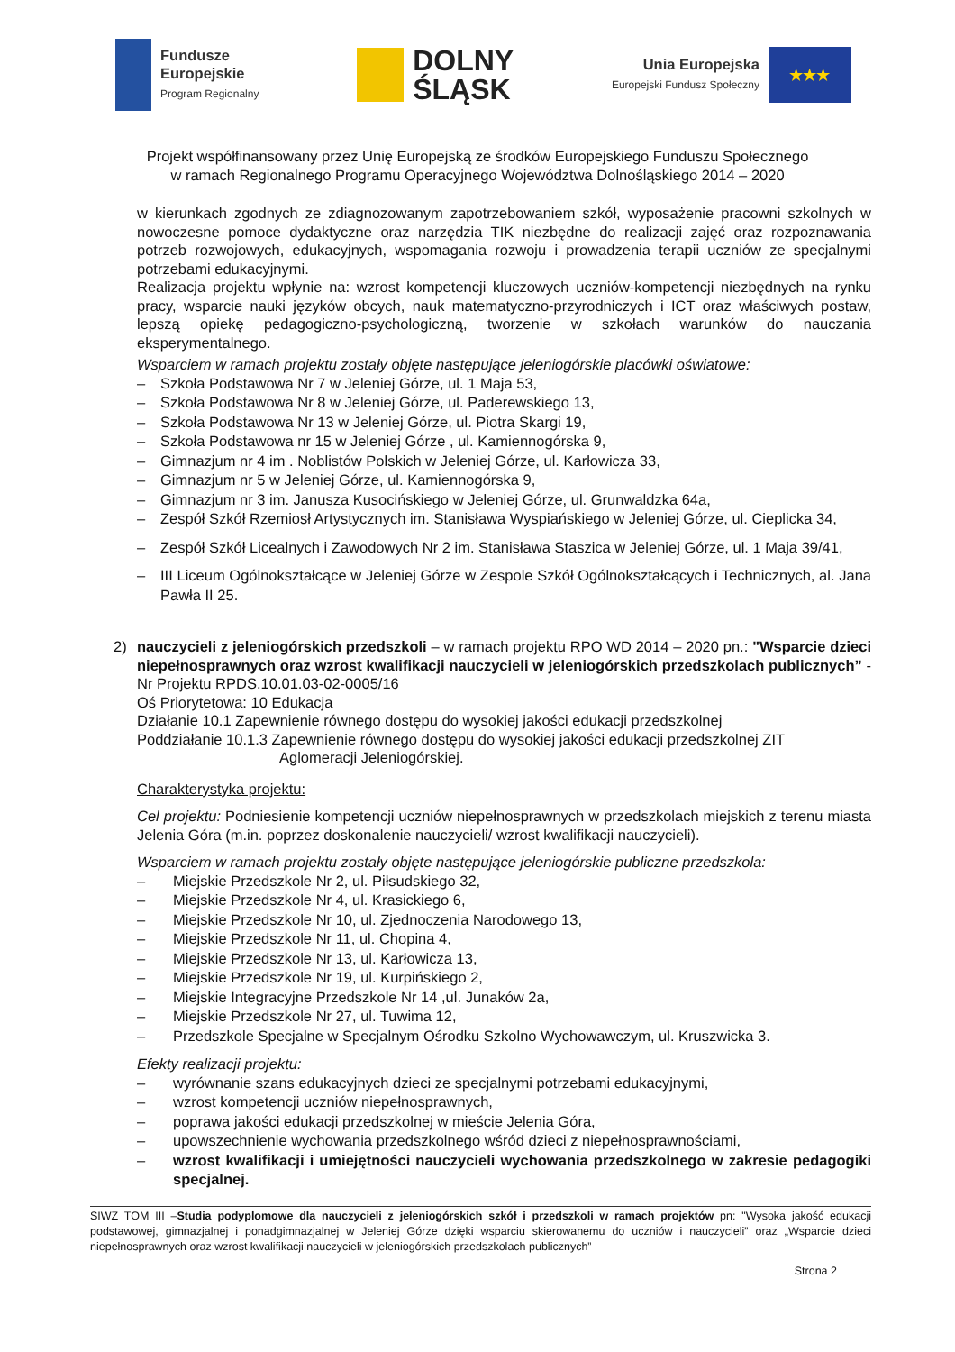Fundusze
Europejskie
Program Regionalny
DOLNY
ŚLĄSK
Unia Europejska
Europejski Fundusz Społeczny
★★★
Projekt współfinansowany przez Unię Europejską ze środków Europejskiego Funduszu Społecznego
w ramach Regionalnego Programu Operacyjnego Województwa Dolnośląskiego 2014 – 2020
w kierunkach zgodnych ze zdiagnozowanym zapotrzebowaniem szkół, wyposażenie pracowni szkolnych w nowoczesne pomoce dydaktyczne oraz narzędzia TIK niezbędne do realizacji zajęć oraz rozpoznawania potrzeb rozwojowych, edukacyjnych, wspomagania rozwoju i prowadzenia terapii uczniów ze specjalnymi potrzebami edukacyjnymi.
Realizacja projektu wpłynie na: wzrost kompetencji kluczowych uczniów-kompetencji niezbędnych na rynku pracy, wsparcie nauki języków obcych, nauk matematyczno-przyrodniczych i ICT oraz właściwych postaw, lepszą opiekę pedagogiczno-psychologiczną, tworzenie w szkołach warunków do nauczania eksperymentalnego.
Wsparciem w ramach projektu zostały objęte następujące jeleniogórskie placówki oświatowe:
– Szkoła Podstawowa Nr 7 w Jeleniej Górze, ul. 1 Maja 53,
– Szkoła Podstawowa Nr 8 w Jeleniej Górze, ul. Paderewskiego 13,
– Szkoła Podstawowa Nr 13 w Jeleniej Górze, ul. Piotra Skargi 19,
– Szkoła Podstawowa nr 15 w Jeleniej Górze , ul. Kamiennogórska 9,
– Gimnazjum nr 4 im . Noblistów Polskich w Jeleniej Górze, ul. Karłowicza 33,
– Gimnazjum nr 5 w Jeleniej Górze, ul. Kamiennogórska 9,
– Gimnazjum nr 3 im. Janusza Kusocińskiego w Jeleniej Górze, ul. Grunwaldzka 64a,
– Zespół Szkół Rzemiosł Artystycznych im. Stanisława Wyspiańskiego w Jeleniej Górze, ul. Cieplicka 34,
– Zespół Szkół Licealnych i Zawodowych Nr 2 im. Stanisława Staszica w Jeleniej Górze, ul. 1 Maja 39/41,
– III Liceum Ogólnokształcące w Jeleniej Górze w Zespole Szkół Ogólnokształcących i Technicznych, al. Jana Pawła II 25.
2) nauczycieli z jeleniogórskich przedszkoli – w ramach projektu RPO WD 2014 – 2020 pn.: "Wsparcie dzieci niepełnosprawnych oraz wzrost kwalifikacji nauczycieli w jeleniogórskich przedszkolach publicznych” - Nr Projektu RPDS.10.01.03-02-0005/16
Oś Priorytetowa: 10 Edukacja
Działanie 10.1 Zapewnienie równego dostępu do wysokiej jakości edukacji przedszkolnej
Poddziałanie 10.1.3 Zapewnienie równego dostępu do wysokiej jakości edukacji przedszkolnej ZIT
Aglomeracji Jeleniogórskiej.
Charakterystyka projektu:
Cel projektu: Podniesienie kompetencji uczniów niepełnosprawnych w przedszkolach miejskich z terenu miasta Jelenia Góra (m.in. poprzez doskonalenie nauczycieli/ wzrost kwalifikacji nauczycieli).
Wsparciem w ramach projektu zostały objęte następujące jeleniogórskie publiczne przedszkola:
– Miejskie Przedszkole Nr 2, ul. Piłsudskiego 32,
– Miejskie Przedszkole Nr 4, ul. Krasickiego 6,
– Miejskie Przedszkole Nr 10, ul. Zjednoczenia Narodowego 13,
– Miejskie Przedszkole Nr 11, ul. Chopina 4,
– Miejskie Przedszkole Nr 13, ul. Karłowicza 13,
– Miejskie Przedszkole Nr 19, ul. Kurpińskiego 2,
– Miejskie Integracyjne Przedszkole Nr 14 ,ul. Junaków 2a,
– Miejskie Przedszkole Nr 27, ul. Tuwima 12,
– Przedszkole Specjalne w Specjalnym Ośrodku Szkolno Wychowawczym, ul. Kruszwicka 3.
Efekty realizacji projektu:
– wyrównanie szans edukacyjnych dzieci ze specjalnymi potrzebami edukacyjnymi,
– wzrost kompetencji uczniów niepełnosprawnych,
– poprawa jakości edukacji przedszkolnej w mieście Jelenia Góra,
– upowszechnienie wychowania przedszkolnego wśród dzieci z niepełnosprawnościami,
– wzrost kwalifikacji i umiejętności nauczycieli wychowania przedszkolnego w zakresie pedagogiki specjalnej.
SIWZ TOM III –Studia podyplomowe dla nauczycieli z jeleniogórskich szkół i przedszkoli w ramach projektów pn: "Wysoka jakość edukacji podstawowej, gimnazjalnej i ponadgimnazjalnej w Jeleniej Górze dzięki wsparciu skierowanemu do uczniów i nauczycieli” oraz „Wsparcie dzieci niepełnosprawnych oraz wzrost kwalifikacji nauczycieli w jeleniogórskich przedszkolach publicznych”
Strona 2